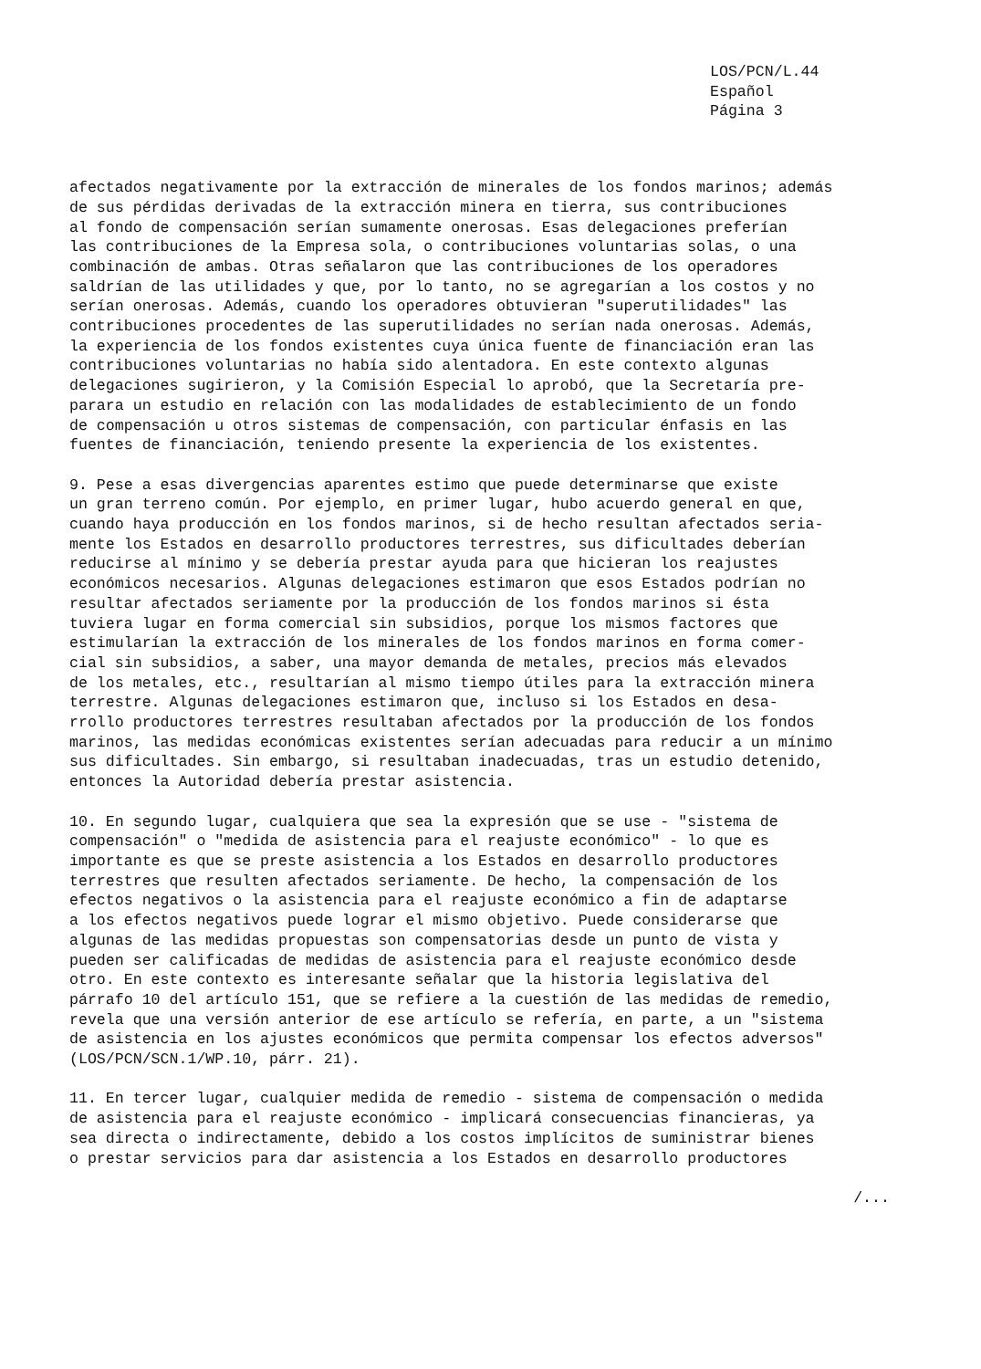LOS/PCN/L.44
Español
Página 3
afectados negativamente por la extracción de minerales de los fondos marinos; además de sus pérdidas derivadas de la extracción minera en tierra, sus contribuciones al fondo de compensación serían sumamente onerosas. Esas delegaciones preferían las contribuciones de la Empresa sola, o contribuciones voluntarias solas, o una combinación de ambas. Otras señalaron que las contribuciones de los operadores saldrían de las utilidades y que, por lo tanto, no se agregarían a los costos y no serían onerosas. Además, cuando los operadores obtuvieran "superutilidades" las contribuciones procedentes de las superutilidades no serían nada onerosas. Además, la experiencia de los fondos existentes cuya única fuente de financiación eran las contribuciones voluntarias no había sido alentadora. En este contexto algunas delegaciones sugirieron, y la Comisión Especial lo aprobó, que la Secretaría pre- parara un estudio en relación con las modalidades de establecimiento de un fondo de compensación u otros sistemas de compensación, con particular énfasis en las fuentes de financiación, teniendo presente la experiencia de los existentes.
9. Pese a esas divergencias aparentes estimo que puede determinarse que existe un gran terreno común. Por ejemplo, en primer lugar, hubo acuerdo general en que, cuando haya producción en los fondos marinos, si de hecho resultan afectados seria- mente los Estados en desarrollo productores terrestres, sus dificultades deberían reducirse al mínimo y se debería prestar ayuda para que hicieran los reajustes económicos necesarios. Algunas delegaciones estimaron que esos Estados podrían no resultar afectados seriamente por la producción de los fondos marinos si ésta tuviera lugar en forma comercial sin subsidios, porque los mismos factores que estimularían la extracción de los minerales de los fondos marinos en forma comer- cial sin subsidios, a saber, una mayor demanda de metales, precios más elevados de los metales, etc., resultarían al mismo tiempo útiles para la extracción minera terrestre. Algunas delegaciones estimaron que, incluso si los Estados en desa- rrollo productores terrestres resultaban afectados por la producción de los fondos marinos, las medidas económicas existentes serían adecuadas para reducir a un mínimo sus dificultades. Sin embargo, si resultaban inadecuadas, tras un estudio detenido, entonces la Autoridad debería prestar asistencia.
10. En segundo lugar, cualquiera que sea la expresión que se use - "sistema de compensación" o "medida de asistencia para el reajuste económico" - lo que es importante es que se preste asistencia a los Estados en desarrollo productores terrestres que resulten afectados seriamente. De hecho, la compensación de los efectos negativos o la asistencia para el reajuste económico a fin de adaptarse a los efectos negativos puede lograr el mismo objetivo. Puede considerarse que algunas de las medidas propuestas son compensatorias desde un punto de vista y pueden ser calificadas de medidas de asistencia para el reajuste económico desde otro. En este contexto es interesante señalar que la historia legislativa del párrafo 10 del artículo 151, que se refiere a la cuestión de las medidas de remedio, revela que una versión anterior de ese artículo se refería, en parte, a un "sistema de asistencia en los ajustes económicos que permita compensar los efectos adversos" (LOS/PCN/SCN.1/WP.10, párr. 21).
11. En tercer lugar, cualquier medida de remedio - sistema de compensación o medida de asistencia para el reajuste económico - implicará consecuencias financieras, ya sea directa o indirectamente, debido a los costos implícitos de suministrar bienes o prestar servicios para dar asistencia a los Estados en desarrollo productores
/...